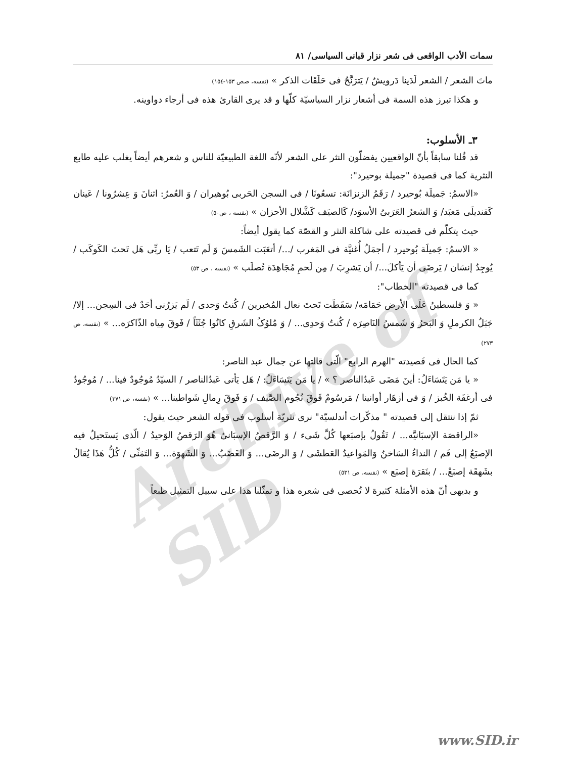Archive of SID
سمات الأدب الواقعی فی شعر نزار قبانی السیاسی/ ٨١
ماتَ الشعر / الشعر لَدَینا دَرویشٌ / یَترَنَّحُ فی حَلَقَات الذکر » (نفسه، صص ١٥٣-١٥٤)
و هکذا تبرز هذه السمة فی أشعار نزار السیاسیّة کلّها و قد یری القارئ هذه فی أرجاء دواوینه.
٣ـ الأسلوب:
قد قُلنا سابقاً بأنّ الواقعیین یفضلّون النثر علی الشعر لأنّه اللغة الطبیعیّة للناس و شعرهم أیضاً یغلب علیه طابع النثریة کما فی قصیدة "جمیلة بوحیرد":
«الاسمُ: جَمیلَة بُوحیرد / رَقَمُ الزنزانَة: تسعُونَا / فی السجن الحَربی بُوهیران / وَ العُمرُ: اثنانَ وَ عِشرُونا / عَینان کَقندیلَی مَعبَد/ وَ الشعرُ العَرَبیُ الأسوَد/ کَالصیَف کَشَّلال الأحزان » (نفسه ، ص٥٠)
حیث یتکلّم فی قصیدته علی شاکلة النثر و القصّة کما یقول أیضاً:
« الاسمُ: جَمیلَة بُوحیرد / أجمَلُ أُغنیَّة فی المَغرب /.../ أتعَبَت الشَمسَ وَ لَم تَتعب / یَا ربِّی هَل تَحتَ الکَوکَب / یُوجِدُ إنسَان / یَرضَی أن یَأکلَ.../ أن یَشرِبَ / مِن لَحمِ مُجَاهِدَة تُصلَب » (نفسه ، ص ٥٣)
کما فی قصیدته "الخطاب":
« وَ فلسطینُ عَلَی الأرض حَمَامَه/ سَقَطَت تَحتَ نعال المُخبرین / کُنتُ وَحدی / لَم یَزرُنی أحَدٌ فی السِجن... إلا/ جَبَلُ الکرملِ وَ البَحرُ وَ شَمسُ النَاصِرَه / کُنتُ وَحدِی... / وَ مُلوُکُ الشَرقِ کانُوا جُثَثَاً / فَوقَ مِیاه الذّاکرَه... » (نفسه، ص ٢٧٣)
کما الحال فی قَصیدته "الهرم الرابع" الّتی قالتها عن جمال عبد الناصر:
« یا مَن یَتَسَاءَلُ: أینَ مَضَی عَبدُالناصر ؟ » / یا مَن یَتَسَاءَلُ: / هَل یَأتی عَبدُالناصر / السیّدُ مُوجُودٌ فینا... / مُوجُودٌ فی أرغفَة الخُبز / وَ فی أزهَار أوانینا / مَرسُومٌ فَوقَ نُجُوم الصَّیف / وَ فَوقَ رِمالِ شَواطینا... » (نفسه، ص ٣٧١)
ثمّ إذا ننتقل إلی قصیدته " مذکّرات أندلسیّة" نری نثریّة أسلوب فی قوله الشعر حیث یقول:
«الراقصَة الإسبَانیَّه... / تَقُولُ بإصبَعها کُلَّ شَیء / وَ الرَّقصُ الإسبَانیُ هُوَ الرَقصُ الوَحیدُ / الّذی یَستَحیلُ فیه الإصبَعُ إلی فَم / النداءُ السَاخنُ وَالمَواعیدُ العَطشَی / وَ الرضَی... وَ الغَضَبُ... وَ الشَهوَة... وَ التَمَنِّی / کُلُّ هَذَا یُقالُ بشَهقَة إصبَعْ... / بنَقرَة إصبَع » (نفسه، ص ٥٣١)
و بدیهی أنّ هذه الأمثلة کثیرة لا تُحصی فی شعره هذا و تمثّلنا هذا علی سبیل التمثیل طبعاً
www.SID.ir